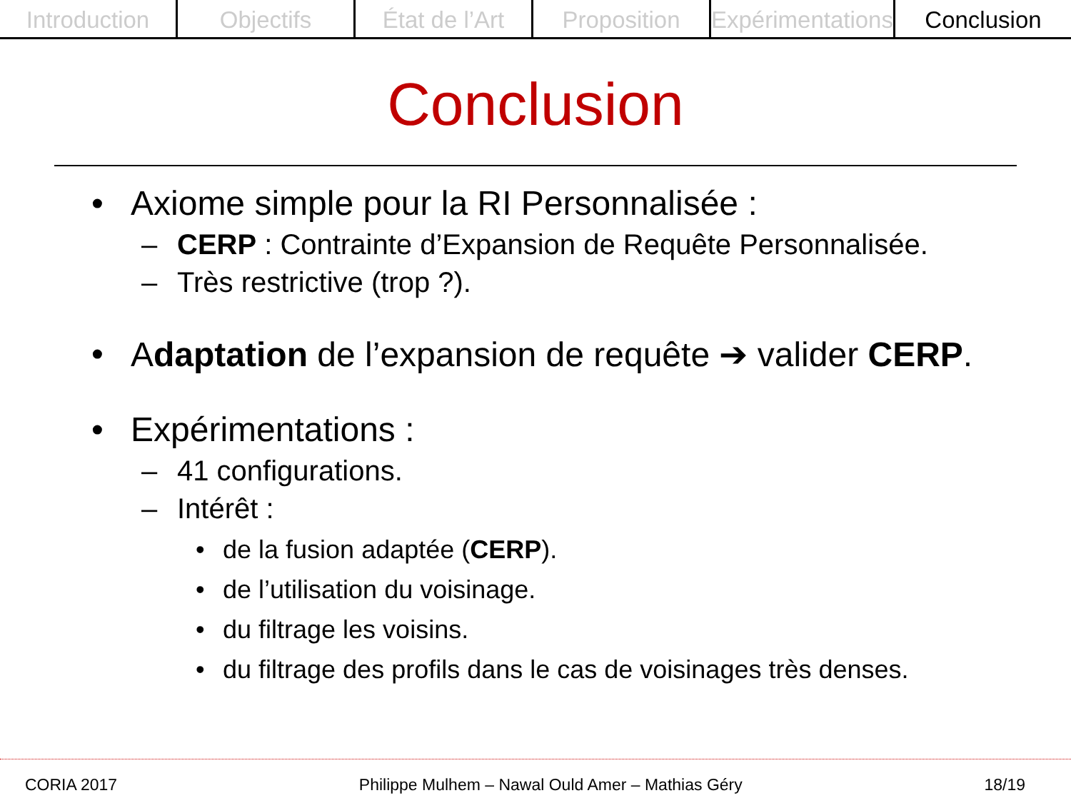Introduction Objectifs État de l’Art Proposition Expérimentations Conclusion
Conclusion
• Axiome simple pour la RI Personnalisée :
– CERP : Contrainte d’Expansion de Requête Personnalisée.
– Très restrictive (trop ?).
• Adaptation de l’expansion de requête ➔ valider CERP.
• Expérimentations :
– 41 configurations.
– Intérêt :
• de la fusion adaptée (CERP).
• de l’utilisation du voisinage.
• du filtrage les voisins.
• du filtrage des profils dans le cas de voisinages très denses.
CORIA 2017 Philippe Mulhem – Nawal Ould Amer – Mathias Géry 18/19